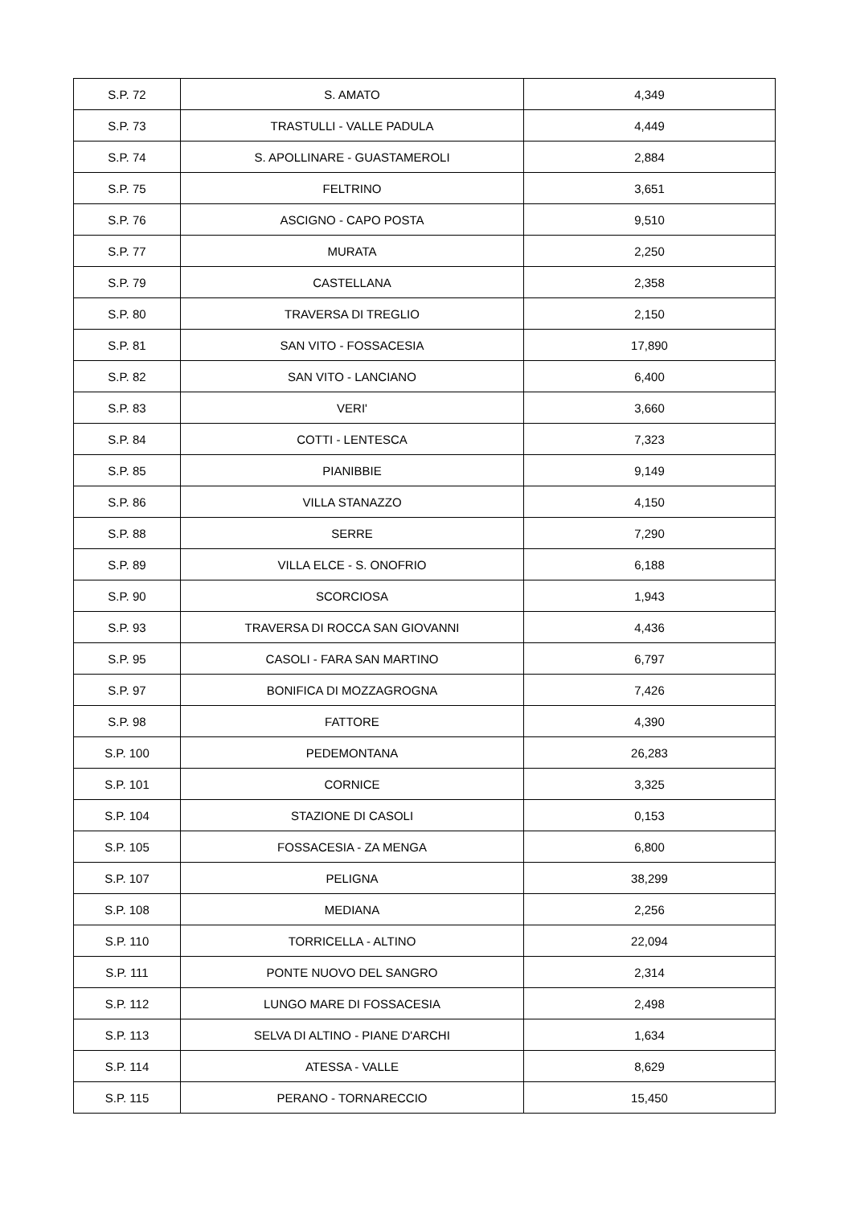| S.P. 72 | S. AMATO | 4,349 |
| S.P. 73 | TRASTULLI - VALLE PADULA | 4,449 |
| S.P. 74 | S. APOLLINARE - GUASTAMEROLI | 2,884 |
| S.P. 75 | FELTRINO | 3,651 |
| S.P. 76 | ASCIGNO - CAPO POSTA | 9,510 |
| S.P. 77 | MURATA | 2,250 |
| S.P. 79 | CASTELLANA | 2,358 |
| S.P. 80 | TRAVERSA DI TREGLIO | 2,150 |
| S.P. 81 | SAN VITO - FOSSACESIA | 17,890 |
| S.P. 82 | SAN VITO - LANCIANO | 6,400 |
| S.P. 83 | VERI' | 3,660 |
| S.P. 84 | COTTI - LENTESCA | 7,323 |
| S.P. 85 | PIANIBBIE | 9,149 |
| S.P. 86 | VILLA STANAZZO | 4,150 |
| S.P. 88 | SERRE | 7,290 |
| S.P. 89 | VILLA ELCE - S. ONOFRIO | 6,188 |
| S.P. 90 | SCORCIOSA | 1,943 |
| S.P. 93 | TRAVERSA DI ROCCA SAN GIOVANNI | 4,436 |
| S.P. 95 | CASOLI - FARA SAN MARTINO | 6,797 |
| S.P. 97 | BONIFICA DI MOZZAGROGNA | 7,426 |
| S.P. 98 | FATTORE | 4,390 |
| S.P. 100 | PEDEMONTANA | 26,283 |
| S.P. 101 | CORNICE | 3,325 |
| S.P. 104 | STAZIONE DI CASOLI | 0,153 |
| S.P. 105 | FOSSACESIA - ZA MENGA | 6,800 |
| S.P. 107 | PELIGNA | 38,299 |
| S.P. 108 | MEDIANA | 2,256 |
| S.P. 110 | TORRICELLA - ALTINO | 22,094 |
| S.P. 111 | PONTE NUOVO DEL SANGRO | 2,314 |
| S.P. 112 | LUNGO MARE DI FOSSACESIA | 2,498 |
| S.P. 113 | SELVA DI ALTINO - PIANE D'ARCHI | 1,634 |
| S.P. 114 | ATESSA - VALLE | 8,629 |
| S.P. 115 | PERANO - TORNARECCIO | 15,450 |